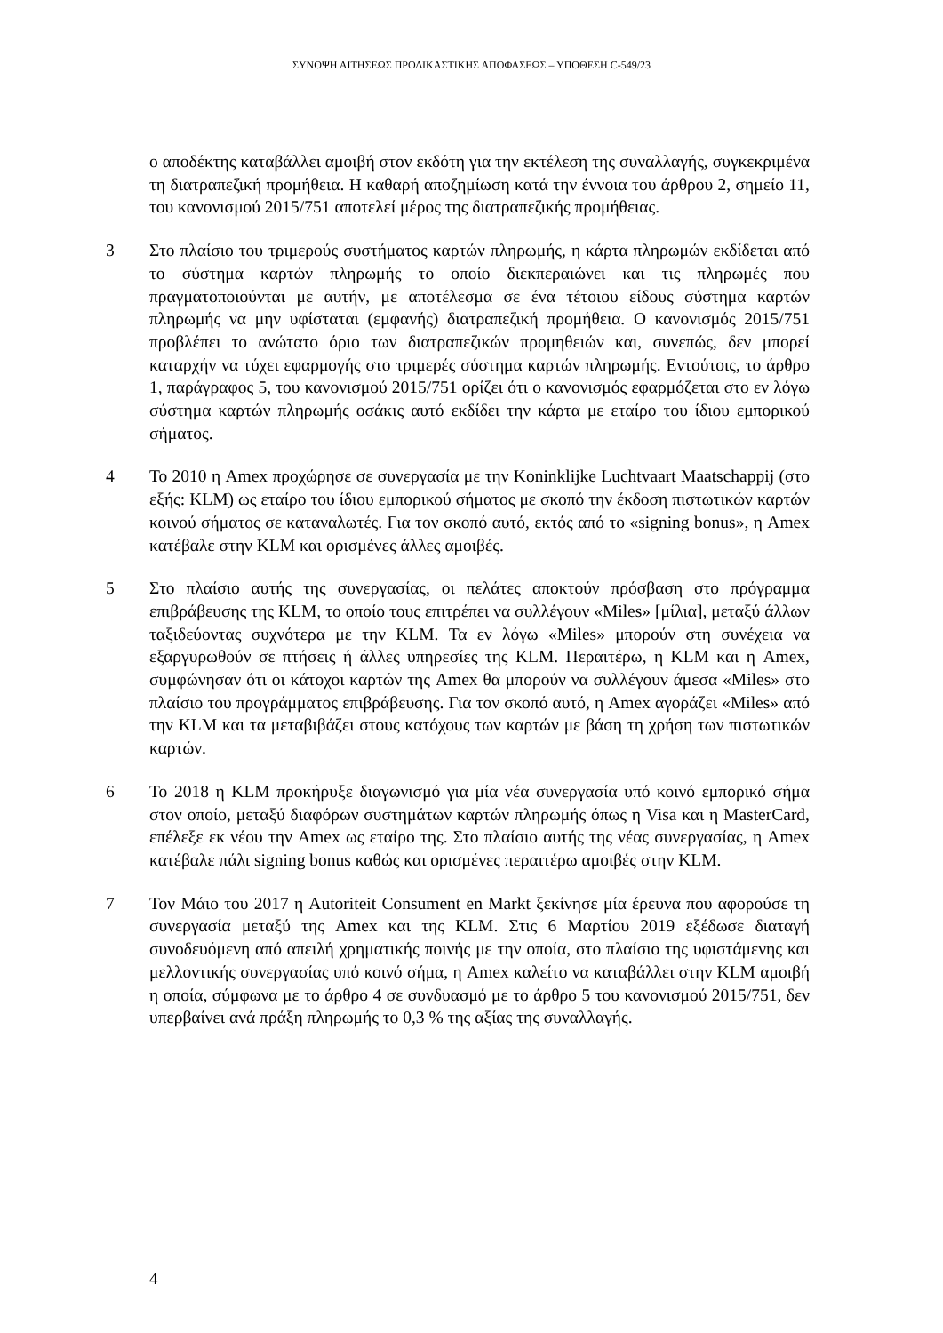ΣΥΝΟΨΗ ΑΙΤΗΣΕΩΣ ΠΡΟΔΙΚΑΣΤΙΚΗΣ ΑΠΟΦΑΣΕΩΣ – ΥΠΟΘΕΣΗ C-549/23
ο αποδέκτης καταβάλλει αμοιβή στον εκδότη για την εκτέλεση της συναλλαγής, συγκεκριμένα τη διατραπεζική προμήθεια. Η καθαρή αποζημίωση κατά την έννοια του άρθρου 2, σημείο 11, του κανονισμού 2015/751 αποτελεί μέρος της διατραπεζικής προμήθειας.
3 Στο πλαίσιο του τριμερούς συστήματος καρτών πληρωμής, η κάρτα πληρωμών εκδίδεται από το σύστημα καρτών πληρωμής το οποίο διεκπεραιώνει και τις πληρωμές που πραγματοποιούνται με αυτήν, με αποτέλεσμα σε ένα τέτοιου είδους σύστημα καρτών πληρωμής να μην υφίσταται (εμφανής) διατραπεζική προμήθεια. Ο κανονισμός 2015/751 προβλέπει το ανώτατο όριο των διατραπεζικών προμηθειών και, συνεπώς, δεν μπορεί καταρχήν να τύχει εφαρμογής στο τριμερές σύστημα καρτών πληρωμής. Εντούτοις, το άρθρο 1, παράγραφος 5, του κανονισμού 2015/751 ορίζει ότι ο κανονισμός εφαρμόζεται στο εν λόγω σύστημα καρτών πληρωμής οσάκις αυτό εκδίδει την κάρτα με εταίρο του ίδιου εμπορικού σήματος.
4 Το 2010 η Amex προχώρησε σε συνεργασία με την Koninklijke Luchtvaart Maatschappij (στο εξής: KLM) ως εταίρο του ίδιου εμπορικού σήματος με σκοπό την έκδοση πιστωτικών καρτών κοινού σήματος σε καταναλωτές. Για τον σκοπό αυτό, εκτός από το «signing bonus», η Amex κατέβαλε στην KLM και ορισμένες άλλες αμοιβές.
5 Στο πλαίσιο αυτής της συνεργασίας, οι πελάτες αποκτούν πρόσβαση στο πρόγραμμα επιβράβευσης της KLM, το οποίο τους επιτρέπει να συλλέγουν «Miles» [μίλια], μεταξύ άλλων ταξιδεύοντας συχνότερα με την KLM. Τα εν λόγω «Miles» μπορούν στη συνέχεια να εξαργυρωθούν σε πτήσεις ή άλλες υπηρεσίες της KLM. Περαιτέρω, η KLM και η Amex, συμφώνησαν ότι οι κάτοχοι καρτών της Amex θα μπορούν να συλλέγουν άμεσα «Miles» στο πλαίσιο του προγράμματος επιβράβευσης. Για τον σκοπό αυτό, η Amex αγοράζει «Miles» από την KLM και τα μεταβιβάζει στους κατόχους των καρτών με βάση τη χρήση των πιστωτικών καρτών.
6 Το 2018 η KLM προκήρυξε διαγωνισμό για μία νέα συνεργασία υπό κοινό εμπορικό σήμα στον οποίο, μεταξύ διαφόρων συστημάτων καρτών πληρωμής όπως η Visa και η MasterCard, επέλεξε εκ νέου την Amex ως εταίρο της. Στο πλαίσιο αυτής της νέας συνεργασίας, η Amex κατέβαλε πάλι signing bonus καθώς και ορισμένες περαιτέρω αμοιβές στην KLM.
7 Τον Μάιο του 2017 η Autoriteit Consument en Markt ξεκίνησε μία έρευνα που αφορούσε τη συνεργασία μεταξύ της Amex και της KLM. Στις 6 Μαρτίου 2019 εξέδωσε διαταγή συνοδευόμενη από απειλή χρηματικής ποινής με την οποία, στο πλαίσιο της υφιστάμενης και μελλοντικής συνεργασίας υπό κοινό σήμα, η Amex καλείτο να καταβάλλει στην KLM αμοιβή η οποία, σύμφωνα με το άρθρο 4 σε συνδυασμό με το άρθρο 5 του κανονισμού 2015/751, δεν υπερβαίνει ανά πράξη πληρωμής το 0,3 % της αξίας της συναλλαγής.
4